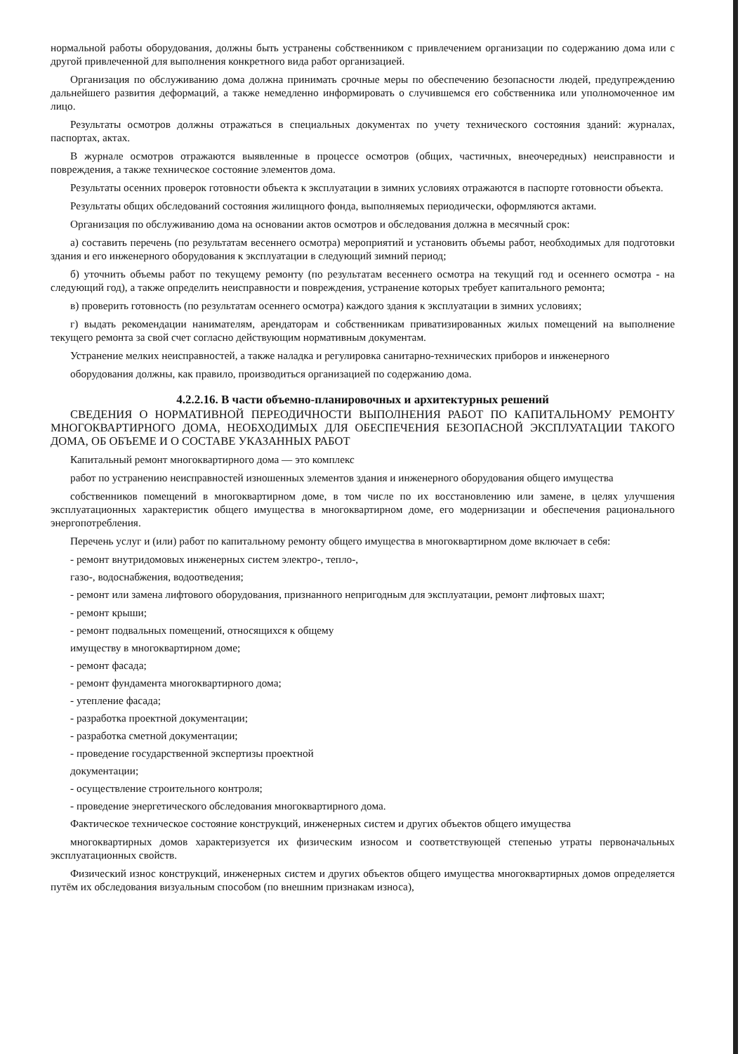нормальной работы оборудования, должны быть устранены собственником с привлечением организации по содержанию дома или с другой привлеченной для выполнения конкретного вида работ организацией.
Организация по обслуживанию дома должна принимать срочные меры по обеспечению безопасности людей, предупреждению дальнейшего развития деформаций, а также немедленно информировать о случившемся его собственника или уполномоченное им лицо.
Результаты осмотров должны отражаться в специальных документах по учету технического состояния зданий: журналах, паспортах, актах.
В журнале осмотров отражаются выявленные в процессе осмотров (общих, частичных, внеочередных) неисправности и повреждения, а также техническое состояние элементов дома.
Результаты осенних проверок готовности объекта к эксплуатации в зимних условиях отражаются в паспорте готовности объекта.
Результаты общих обследований состояния жилищного фонда, выполняемых периодически, оформляются актами.
Организация по обслуживанию дома на основании актов осмотров и обследования должна в месячный срок:
а) составить перечень (по результатам весеннего осмотра) мероприятий и установить объемы работ, необходимых для подготовки здания и его инженерного оборудования к эксплуатации в следующий зимний период;
б) уточнить объемы работ по текущему ремонту (по результатам весеннего осмотра на текущий год и осеннего осмотра - на следующий год), а также определить неисправности и повреждения, устранение которых требует капитального ремонта;
в) проверить готовность (по результатам осеннего осмотра) каждого здания к эксплуатации в зимних условиях;
г) выдать рекомендации нанимателям, арендаторам и собственникам приватизированных жилых помещений на выполнение текущего ремонта за свой счет согласно действующим нормативным документам.
Устранение мелких неисправностей, а также наладка и регулировка санитарно-технических приборов и инженерного
оборудования должны, как правило, производиться организацией по содержанию дома.
4.2.2.16. В части объемно-планировочных и архитектурных решений
СВЕДЕНИЯ О НОРМАТИВНОЙ ПЕРЕОДИЧНОСТИ ВЫПОЛНЕНИЯ РАБОТ ПО КАПИТАЛЬНОМУ РЕМОНТУ МНОГОКВАРТИРНОГО ДОМА, НЕОБХОДИМЫХ ДЛЯ ОБЕСПЕЧЕНИЯ БЕЗОПАСНОЙ ЭКСПЛУАТАЦИИ ТАКОГО ДОМА, ОБ ОБЪЕМЕ И О СОСТАВЕ УКАЗАННЫХ РАБОТ
Капитальный ремонт многоквартирного дома — это комплекс
работ по устранению неисправностей изношенных элементов здания и инженерного оборудования общего имущества
собственников помещений в многоквартирном доме, в том числе по их восстановлению или замене, в целях улучшения эксплуатационных характеристик общего имущества в многоквартирном доме, его модернизации и обеспечения рационального энергопотребления.
Перечень услуг и (или) работ по капитальному ремонту общего имущества в многоквартирном доме включает в себя:
- ремонт внутридомовых инженерных систем электро-, тепло-,
газо-, водоснабжения, водоотведения;
- ремонт или замена лифтового оборудования, признанного непригодным для эксплуатации, ремонт лифтовых шахт;
- ремонт крыши;
- ремонт подвальных помещений, относящихся к общему
имуществу в многоквартирном доме;
- ремонт фасада;
- ремонт фундамента многоквартирного дома;
- утепление фасада;
- разработка проектной документации;
- разработка сметной документации;
- проведение государственной экспертизы проектной
документации;
- осуществление строительного контроля;
- проведение энергетического обследования многоквартирного дома.
Фактическое техническое состояние конструкций, инженерных систем и других объектов общего имущества
многоквартирных домов характеризуется их физическим износом и соответствующей степенью утраты первоначальных эксплуатационных свойств.
Физический износ конструкций, инженерных систем и других объектов общего имущества многоквартирных домов определяется путём их обследования визуальным способом (по внешним признакам износа),